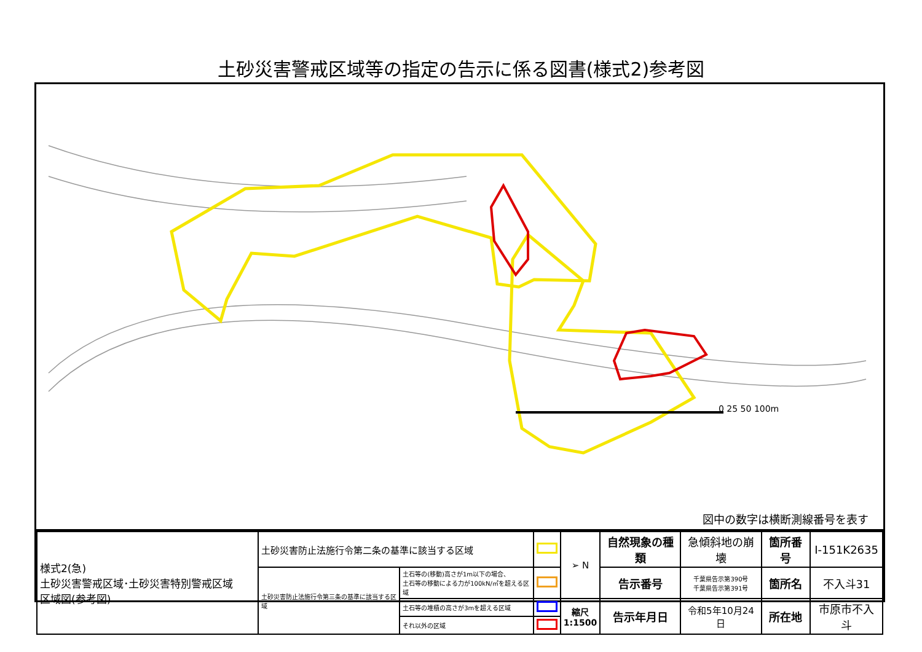土砂災害警戒区域等の指定の告示に係る図書(様式2)参考図
0 25 50 100m
図中の数字は横断測線番号を表す
| 様式2(急) 土砂災害警戒区域･土砂災害特別警戒区域 区域図(参考図) | 土砂災害防止法施行令第二条の基準に該当する区域 | | | ➢ N | 自然現象の種類 | 急傾斜地の崩壊 | 箇所番号 | Ⅰ-151K2635 |
| | 土砂災害防止法施行令第三条の基準に該当する区域 | 土石等の(移動)高さが1m以下の場合、 土石等の移動による力が100kN/㎡を超える区域 | | | 告示番号 | 千葉県告示第390号 千葉県告示第391号 | 箇所名 | 不入斗31 |
| | | 土石等の堆積の高さが3mを超える区域 | | 縮尺 1:1500 | 告示年月日 | 令和5年10月24日 | 所在地 | 市原市不入斗 |
| | | それ以外の区域 | | | | | | |